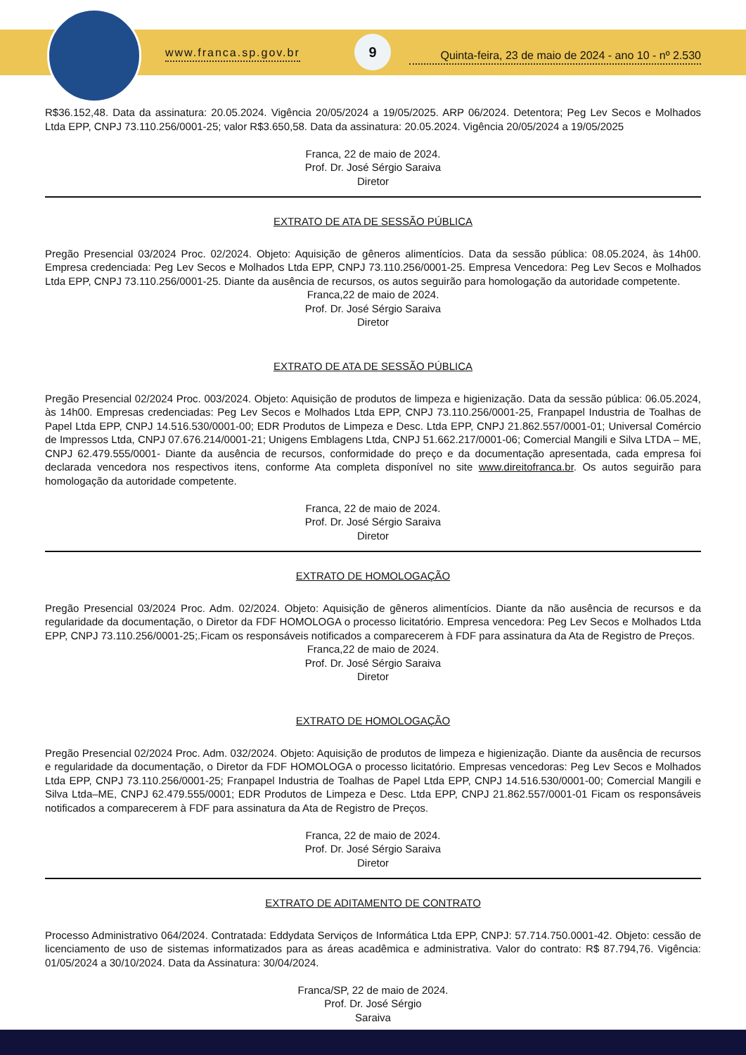www.franca.sp.gov.br
9
Quinta-feira, 23 de maio de 2024 - ano 10 - nº 2.530
R$36.152,48. Data da assinatura: 20.05.2024. Vigência 20/05/2024 a 19/05/2025. ARP 06/2024. Detentora; Peg Lev Secos e Molhados Ltda EPP, CNPJ 73.110.256/0001-25; valor R$3.650,58. Data da assinatura: 20.05.2024. Vigência 20/05/2024 a 19/05/2025
Franca, 22 de maio de 2024.
Prof. Dr. José Sérgio Saraiva
Diretor
EXTRATO DE ATA DE SESSÃO PÚBLICA
Pregão Presencial 03/2024 Proc. 02/2024. Objeto: Aquisição de gêneros alimentícios. Data da sessão pública: 08.05.2024, às 14h00. Empresa credenciada: Peg Lev Secos e Molhados Ltda EPP, CNPJ 73.110.256/0001-25. Empresa Vencedora: Peg Lev Secos e Molhados Ltda EPP, CNPJ 73.110.256/0001-25. Diante da ausência de recursos, os autos seguirão para homologação da autoridade competente.
Franca,22 de maio de 2024.
Prof. Dr. José Sérgio Saraiva
Diretor
EXTRATO DE ATA DE SESSÃO PÚBLICA
Pregão Presencial 02/2024 Proc. 003/2024. Objeto: Aquisição de produtos de limpeza e higienização. Data da sessão pública: 06.05.2024, às 14h00. Empresas credenciadas: Peg Lev Secos e Molhados Ltda EPP, CNPJ 73.110.256/0001-25, Franpapel Industria de Toalhas de Papel Ltda EPP, CNPJ 14.516.530/0001-00; EDR Produtos de Limpeza e Desc. Ltda EPP, CNPJ 21.862.557/0001-01; Universal Comércio de Impressos Ltda, CNPJ 07.676.214/0001-21; Unigens Emblagens Ltda, CNPJ 51.662.217/0001-06; Comercial Mangili e Silva LTDA – ME, CNPJ 62.479.555/0001- Diante da ausência de recursos, conformidade do preço e da documentação apresentada, cada empresa foi declarada vencedora nos respectivos itens, conforme Ata completa disponível no site www.direitofranca.br. Os autos seguirão para homologação da autoridade competente.
Franca, 22 de maio de 2024.
Prof. Dr. José Sérgio Saraiva
Diretor
EXTRATO DE HOMOLOGAÇÃO
Pregão Presencial 03/2024 Proc. Adm. 02/2024. Objeto: Aquisição de gêneros alimentícios. Diante da não ausência de recursos e da regularidade da documentação, o Diretor da FDF HOMOLOGA o processo licitatório. Empresa vencedora: Peg Lev Secos e Molhados Ltda EPP, CNPJ 73.110.256/0001-25;.Ficam os responsáveis notificados a comparecerem à FDF para assinatura da Ata de Registro de Preços.
Franca,22 de maio de 2024.
Prof. Dr. José Sérgio Saraiva
Diretor
EXTRATO DE HOMOLOGAÇÃO
Pregão Presencial 02/2024 Proc. Adm. 032/2024. Objeto: Aquisição de produtos de limpeza e higienização. Diante da ausência de recursos e regularidade da documentação, o Diretor da FDF HOMOLOGA o processo licitatório. Empresas vencedoras: Peg Lev Secos e Molhados Ltda EPP, CNPJ 73.110.256/0001-25; Franpapel Industria de Toalhas de Papel Ltda EPP, CNPJ 14.516.530/0001-00; Comercial Mangili e Silva Ltda–ME, CNPJ 62.479.555/0001; EDR Produtos de Limpeza e Desc. Ltda EPP, CNPJ 21.862.557/0001-01 Ficam os responsáveis notificados a comparecerem à FDF para assinatura da Ata de Registro de Preços.
Franca, 22 de maio de 2024.
Prof. Dr. José Sérgio Saraiva
Diretor
EXTRATO DE ADITAMENTO DE CONTRATO
Processo Administrativo 064/2024. Contratada: Eddydata Serviços de Informática Ltda EPP, CNPJ: 57.714.750.0001-42. Objeto: cessão de licenciamento de uso de sistemas informatizados para as áreas acadêmica e administrativa. Valor do contrato: R$ 87.794,76. Vigência: 01/05/2024 a 30/10/2024. Data da Assinatura: 30/04/2024.
Franca/SP, 22 de maio de 2024.
Prof. Dr. José Sérgio
Saraiva